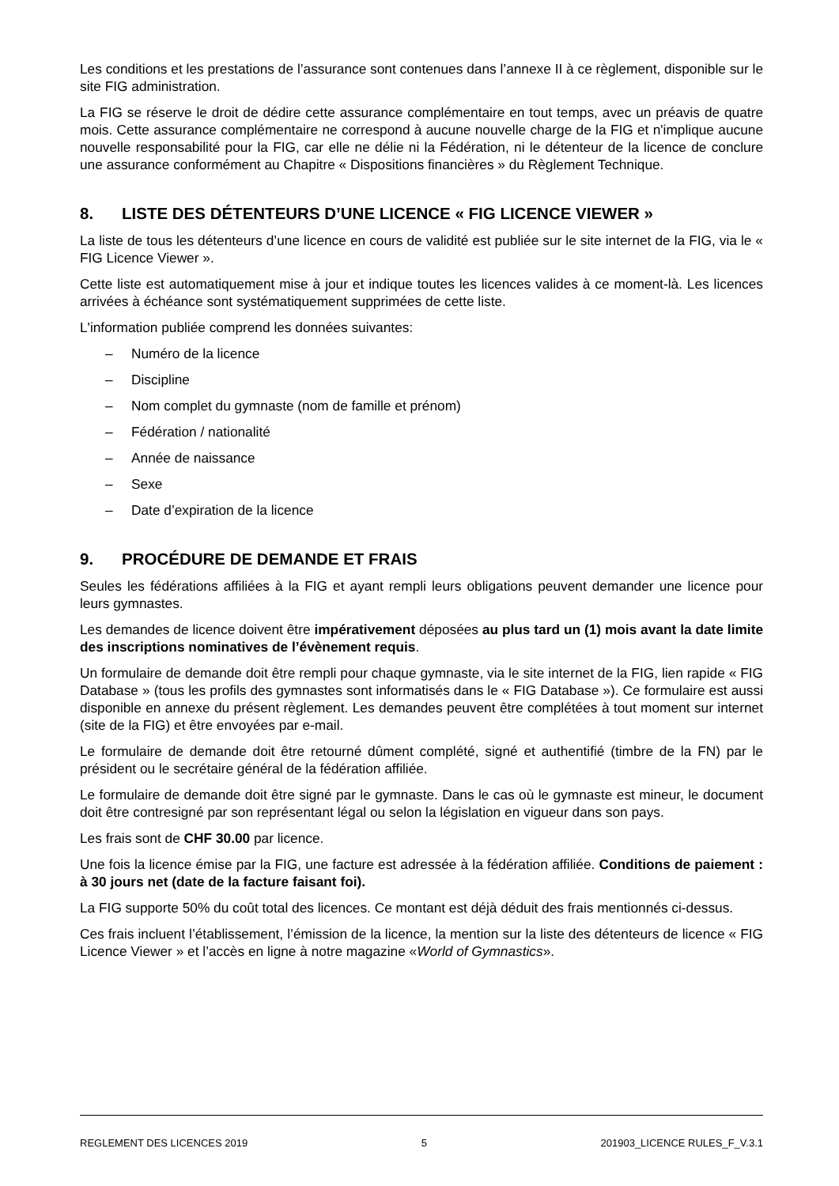Les conditions et les prestations de l’assurance sont contenues dans l’annexe II à ce règlement, disponible sur le site FIG administration.
La FIG se réserve le droit de dédire cette assurance complémentaire en tout temps, avec un préavis de quatre mois. Cette assurance complémentaire ne correspond à aucune nouvelle charge de la FIG et n'implique aucune nouvelle responsabilité pour la FIG, car elle ne délie ni la Fédération, ni le détenteur de la licence de conclure une assurance conformément au Chapitre « Dispositions financières » du Règlement Technique.
8. LISTE DES DÉTENTEURS D’UNE LICENCE « FIG LICENCE VIEWER »
La liste de tous les détenteurs d’une licence en cours de validité est publiée sur le site internet de la FIG, via le « FIG Licence Viewer ».
Cette liste est automatiquement mise à jour et indique toutes les licences valides à ce moment-là. Les licences arrivées à échéance sont systématiquement supprimées de cette liste.
L'information publiée comprend les données suivantes:
– Numéro de la licence
– Discipline
– Nom complet du gymnaste (nom de famille et prénom)
– Fédération / nationalité
– Année de naissance
– Sexe
– Date d’expiration de la licence
9. PROCÉDURE DE DEMANDE ET FRAIS
Seules les fédérations affiliées à la FIG et ayant rempli leurs obligations peuvent demander une licence pour leurs gymnastes.
Les demandes de licence doivent être impérativement déposées au plus tard un (1) mois avant la date limite des inscriptions nominatives de l’évènement requis.
Un formulaire de demande doit être rempli pour chaque gymnaste, via le site internet de la FIG, lien rapide « FIG Database » (tous les profils des gymnastes sont informatisés dans le « FIG Database »). Ce formulaire est aussi disponible en annexe du présent règlement. Les demandes peuvent être complétées à tout moment sur internet (site de la FIG) et être envoyées par e-mail.
Le formulaire de demande doit être retourné dûment complété, signé et authentifié (timbre de la FN) par le président ou le secrétaire général de la fédération affiliée.
Le formulaire de demande doit être signé par le gymnaste. Dans le cas où le gymnaste est mineur, le document doit être contresigné par son représentant légal ou selon la législation en vigueur dans son pays.
Les frais sont de CHF 30.00 par licence.
Une fois la licence émise par la FIG, une facture est adressée à la fédération affiliée. Conditions de paiement : à 30 jours net (date de la facture faisant foi).
La FIG supporte 50% du coût total des licences. Ce montant est déjà déduit des frais mentionnés ci-dessus.
Ces frais incluent l’établissement, l’émission de la licence, la mention sur la liste des détenteurs de licence « FIG Licence Viewer » et l’accès en ligne à notre magazine «World of Gymnastics».
REGLEMENT DES LICENCES 2019 5 201903_LICENCE RULES_F_V.3.1